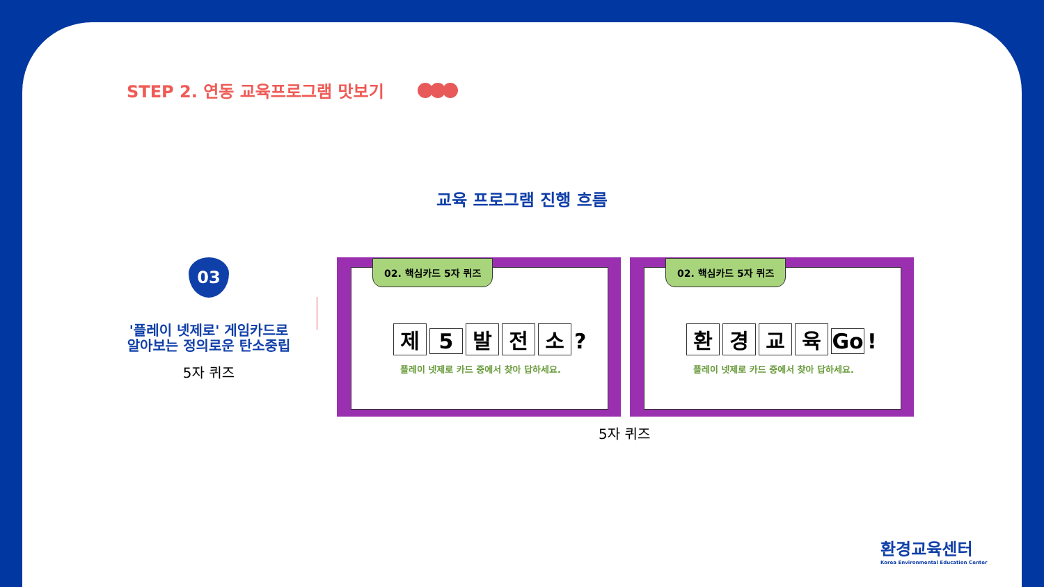STEP 2. 연동 교육프로그램 맛보기
교육 프로그램 진행 흐름
03
'플레이 넷제로' 게임카드로
알아보는 정의로운 탄소중립
5자 퀴즈
02. 핵심카드 5자 퀴즈
제 5 발전소?
플레이 넷제로 카드 중에서 찾아 답하세요.
02. 핵심카드 5자 퀴즈
환경교육 Go!
플레이 넷제로 카드 중에서 찾아 답하세요.
5자 퀴즈
환경교육센터
Korea Environmental Education Center